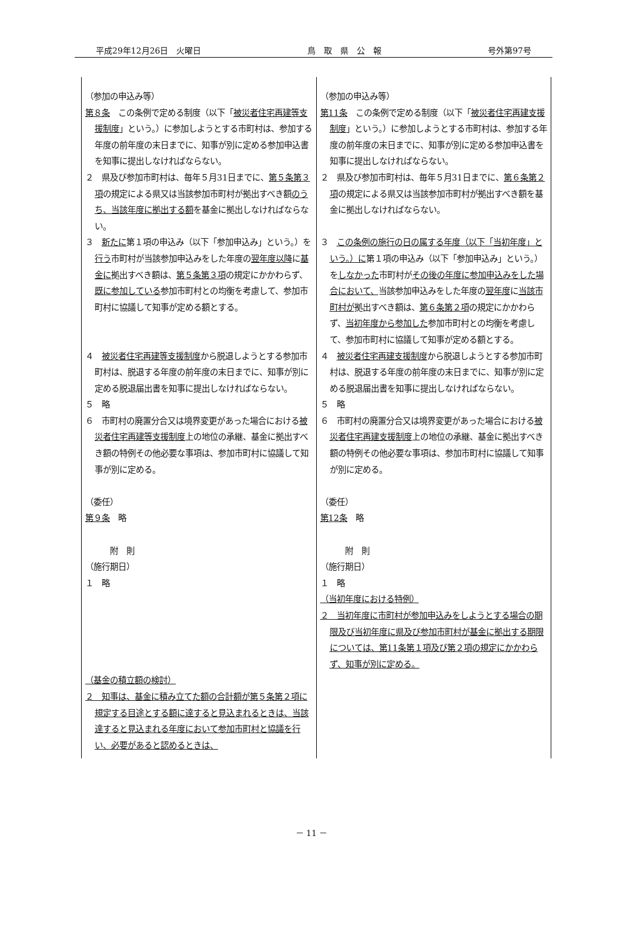平成29年12月26日　火曜日 鳥　取　県　公　報 号外第97号
| （参加の申込み等） 第８条 この条例で定める制度（以下「 被災者住宅再建等支援制度 」という。）に参加しようとする市町村は、参加する年度の前年度の末日までに、知事が別に定める参加申込書を知事に提出しなければならない。 ２ 県及び参加市町村は、毎年５月31日までに、 第５条第３項 の規定による県又は当該参加市町村が拠出すべき額 のうち、当該年度に拠出する額 を基金に拠出しなければならない。 ３ 新たに 第１項の申込み（以下「参加申込み」という。）を 行う 市町村が当該参加申込みをした年度の 翌年度以降 に 基金に 拠出すべき額は、 第５条第３項 の規定にかかわらず、 既に参加している 参加市町村との均衡を考慮して、参加市町村に協議して知事が定める額とする。 ４ 被災者住宅再建等支援制度 から脱退しようとする参加市町村は、脱退する年度の前年度の末日までに、知事が別に定める脱退届出書を知事に提出しなければならない。 ５ 略 ６ 市町村の廃置分合又は境界変更があった場合における 被災者住宅再建等支援制度 上の地位の承継、基金に拠出すべき額の特例その他必要な事項は、参加市町村に協議して知事が別に定める。 （委任） 第９条 略 附 則 （施行期日） １ 略 （基金の積立額の検討） ２ 知事は、基金に積み立てた額の合計額が第５条第２項に規定する目途とする額に達すると見込まれるときは、当該達すると見込まれる年度において参加市町村と協議を行い、必要があると認めるときは、 | （参加の申込み等） 第11条 この条例で定める制度（以下「 被災者住宅再建支援制度 」という。）に参加しようとする市町村は、参加する年度の前年度の末日までに、知事が別に定める参加申込書を知事に提出しなければならない。 ２ 県及び参加市町村は、毎年５月31日までに、 第６条第２項 の規定による県又は当該参加市町村が拠出すべき額を基金に拠出しなければならない。 ３ この条例の施行の日の属する年度（以下「当初年度」という。）に 第１項の申込み（以下「参加申込み」という。）を しなかった 市町村が その後の年度に参加申込みをした場合において、 当該参加申込みをした年度の 翌年度 に 当該市町村が 拠出すべき額は、 第６条第２項 の規定にかかわらず、 当初年度から参加した 参加市町村との均衡を考慮して、参加市町村に協議して知事が定める額とする。 ４ 被災者住宅再建支援制度 から脱退しようとする参加市町村は、脱退する年度の前年度の末日までに、知事が別に定める脱退届出書を知事に提出しなければならない。 ５ 略 ６ 市町村の廃置分合又は境界変更があった場合における 被災者住宅再建支援制度 上の地位の承継、基金に拠出すべき額の特例その他必要な事項は、参加市町村に協議して知事が別に定める。 （委任） 第12条 略 附 則 （施行期日） １ 略 （当初年度における特例） ２ 当初年度に市町村が参加申込みをしようとする場合の期限及び当初年度に県及び参加市町村が基金に拠出する期限については、第11条第１項及び第２項の規定にかかわらず、知事が別に定める。 |
－ 11 －